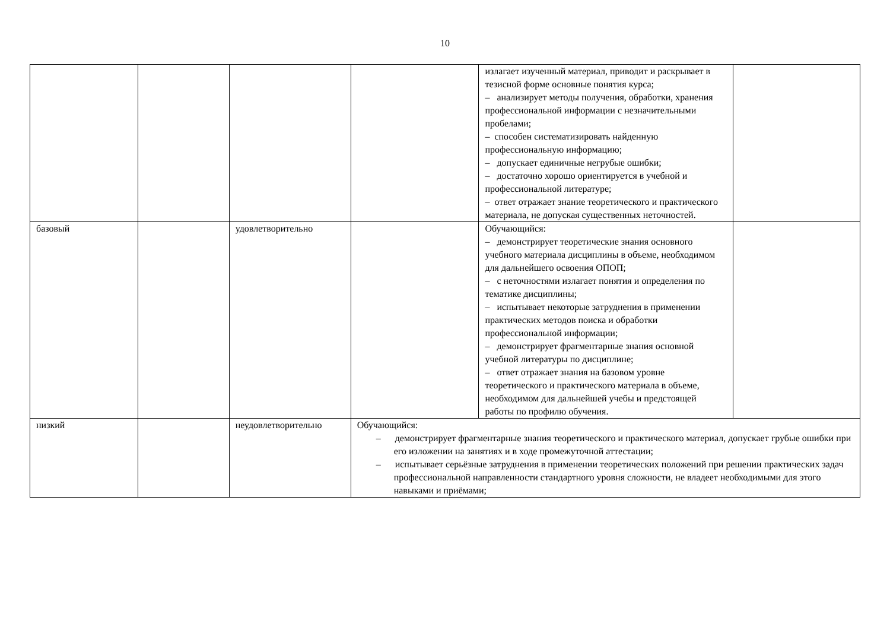10
| | | | | излагает изученный материал, приводит и раскрывает в тезисной форме основные понятия курса; – анализирует методы получения, обработки, хранения профессиональной информации с незначительными пробелами; – способен систематизировать найденную профессиональную информацию; – допускает единичные негрубые ошибки; – достаточно хорошо ориентируется в учебной и профессиональной литературе; – ответ отражает знание теоретического и практического материала, не допуская существенных неточностей. | |
| базовый | | удовлетворительно | | Обучающийся: – демонстрирует теоретические знания основного учебного материала дисциплины в объеме, необходимом для дальнейшего освоения ОПОП; – с неточностями излагает понятия и определения по тематике дисциплины; – испытывает некоторые затруднения в применении практических методов поиска и обработки профессиональной информации; – демонстрирует фрагментарные знания основной учебной литературы по дисциплине; – ответ отражает знания на базовом уровне теоретического и практического материала в объеме, необходимом для дальнейшей учебы и предстоящей работы по профилю обучения. | |
| низкий | | неудовлетворительно | Обучающийся: – демонстрирует фрагментарные знания теоретического и практического материал, допускает грубые ошибки при его изложении на занятиях и в ходе промежуточной аттестации; – испытывает серьёзные затруднения в применении теоретических положений при решении практических задач профессиональной направленности стандартного уровня сложности, не владеет необходимыми для этого навыками и приёмами; | | |